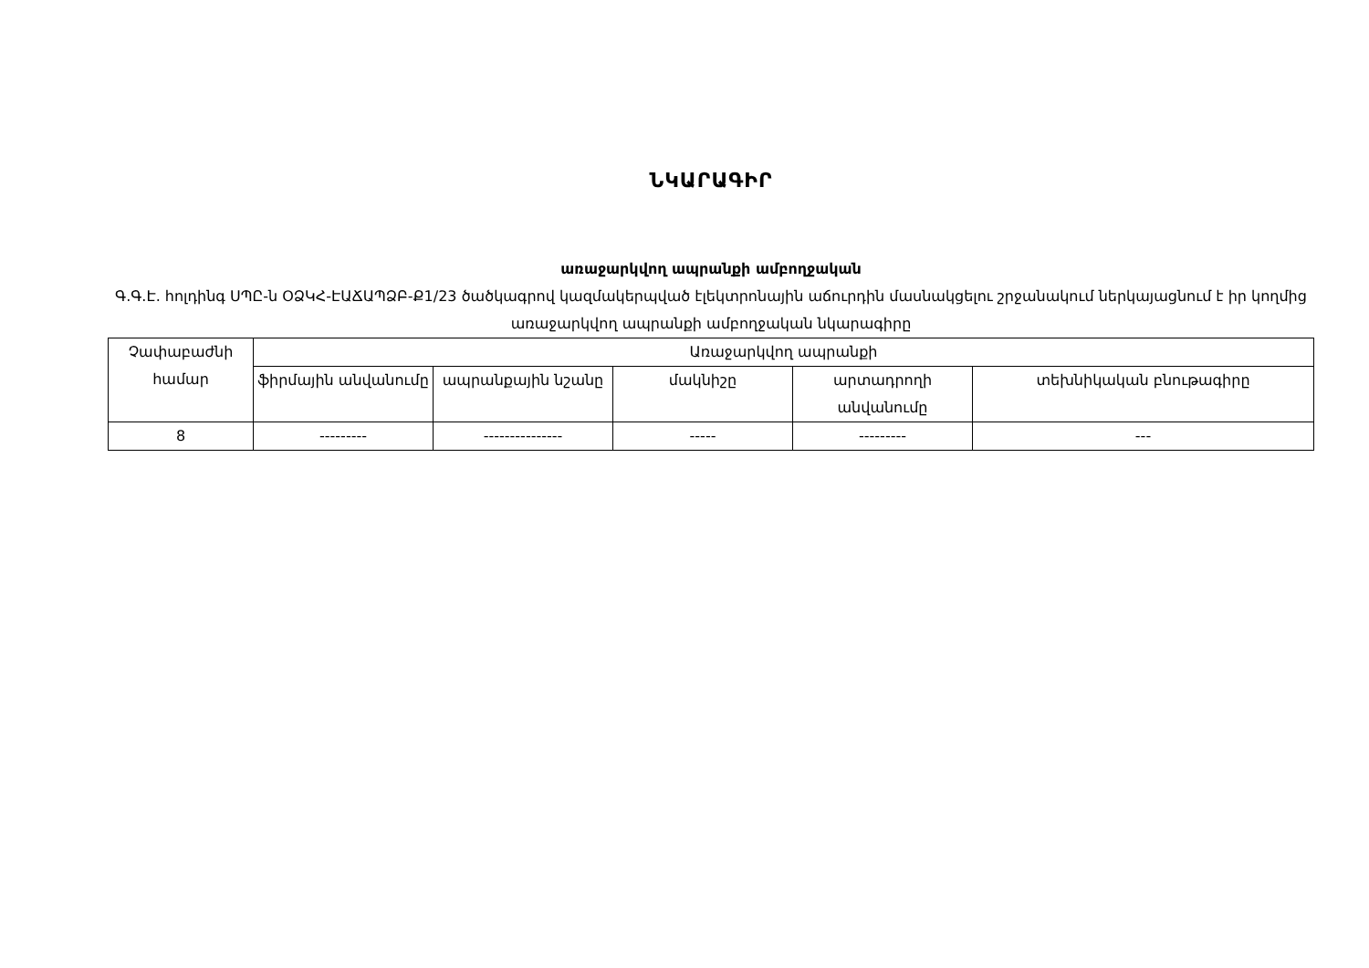ՆԿԱՐԱԳԻՐ
առաջարկվող ապրանքի ամբողջական
Գ.Գ.Է. հոլդինգ ՍՊԸ-ն ՕՁԿՀ-ԷԱՃԱՊՁԲ-Ք1/23 ծածկագրով կազմակերպված էլեկտրոնային աճուրդին մասնակցելու շրջանակում ներկայացնում է իր կողմից առաջարկվող ապրանքի ամբողջական նկարագիրը
| Չափաբաժնի համար | Առաջարկվող ապրանքի | | | | |
| | ֆիրմային անվանումը | ապրանքային նշանը | մակնիշը | արտադրողի անվանումը | տեխնիկական բնութագիրը |
| 8 | --------- | --------------- | ----- | --------- | --- |